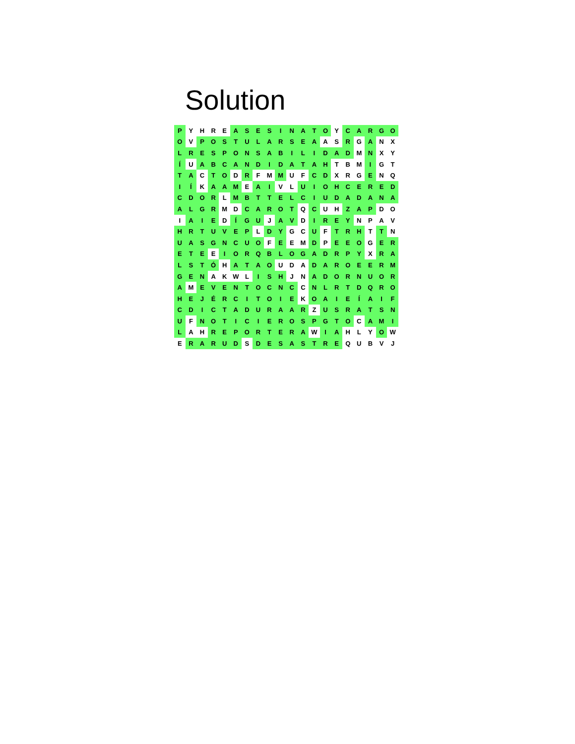Solution
| P | Y | H | R | E | A | S | E | S | I | N | A | T | O | Y | C | A | R | G | O |
| O | V | P | O | S | T | U | L | A | R | S | E | A | A | S | R | G | A | N | X |
| L | R | E | S | P | O | N | S | A | B | I | L | I | D | A | D | M | N | X | Y |
| Í | U | A | B | C | A | N | D | I | D | A | T | A | H | T | B | M | I | G | T |
| T | A | C | T | O | D | R | F | M | M | U | F | C | D | X | R | G | E | N | Q |
| I | Í | K | A | A | M | E | A | I | V | L | U | I | O | H | C | E | R | E | D |
| C | D | O | R | L | M | B | T | T | E | L | C | I | U | D | A | D | A | N | A |
| A | L | G | R | M | D | C | A | R | O | T | Q | C | U | H | Z | A | P | D | O |
| I | A | I | E | D | Í | G | U | J | A | V | D | I | R | E | Y | N | P | A | V |
| H | R | T | U | V | E | P | L | D | Y | G | C | U | F | T | R | H | T | T | N |
| U | A | S | G | N | C | U | O | F | E | E | M | D | P | E | E | O | G | E | R |
| E | T | E | E | I | O | R | Q | B | L | O | G | A | D | R | P | Y | X | R | A |
| L | S | T | Ó | H | A | T | A | O | U | D | A | D | A | R | O | E | E | R | M |
| G | E | N | A | K | W | L | I | S | H | J | N | A | D | O | R | N | U | O | R |
| A | M | E | V | E | N | T | O | C | N | C | C | N | L | R | T | D | Q | R | O |
| H | E | J | É | R | C | I | T | O | I | E | K | O | A | I | E | Í | A | I | F |
| C | D | I | C | T | A | D | U | R | A | A | R | Z | U | S | R | A | T | S | N |
| U | F | N | O | T | I | C | I | E | R | O | S | P | G | T | O | C | A | M | I |
| L | A | H | R | E | P | O | R | T | E | R | A | W | I | A | H | L | Y | O | W |
| E | R | A | R | U | D | S | D | E | S | A | S | T | R | E | Q | U | B | V | J |